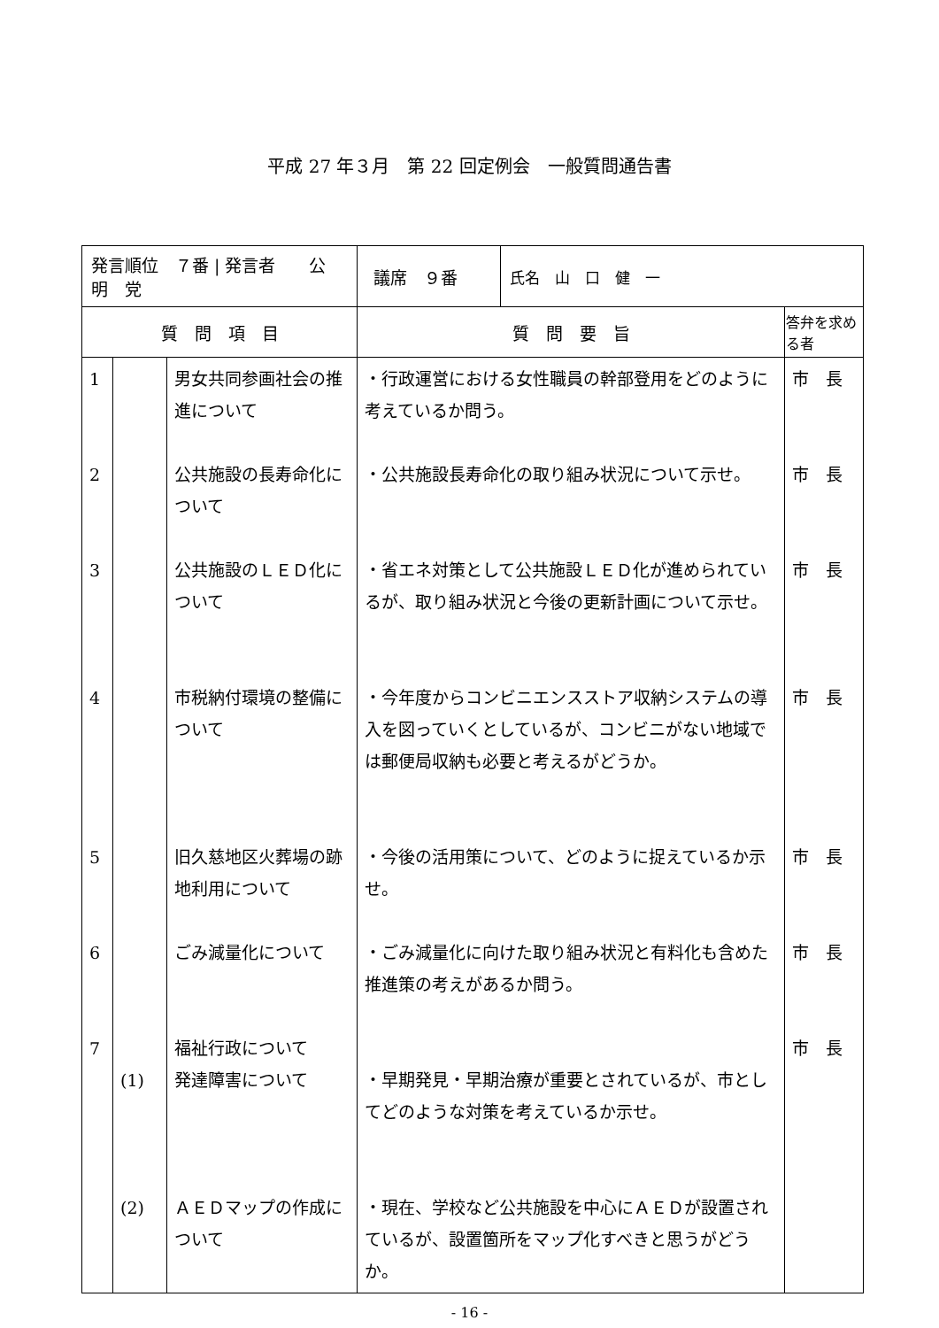平成 27 年３月　第 22 回定例会　一般質問通告書
| 発言順位 ７番 / 発言者 公 明 党 | | | / 議席 ９番 / 氏名 山 口 健 一 / | |
| 質 問 項 目 | | | 質 問 要 旨 | 答弁を求める者 |
| 1 | | 男女共同参画社会の推進について | ・行政運営における女性職員の幹部登用をどのように考えているか問う。 | 市 長 |
| 2 | | 公共施設の長寿命化について | ・公共施設長寿命化の取り組み状況について示せ。 | 市 長 |
| 3 | | 公共施設のＬＥＤ化について | ・省エネ対策として公共施設ＬＥＤ化が進められているが、取り組み状況と今後の更新計画について示せ。 | 市 長 |
| 4 | | 市税納付環境の整備について | ・今年度からコンビニエンスストア収納システムの導入を図っていくとしているが、コンビニがない地域では郵便局収納も必要と考えるがどうか。 | 市 長 |
| 5 | | 旧久慈地区火葬場の跡地利用について | ・今後の活用策について、どのように捉えているか示せ。 | 市 長 |
| 6 | | ごみ減量化について | ・ごみ減量化に向けた取り組み状況と有料化も含めた推進策の考えがあるか問う。 | 市 長 |
| 7 | (1) | 福祉行政について 発達障害について | ・早期発見・早期治療が重要とされているが、市としてどのような対策を考えているか示せ。 | 市 長 |
| | (2) | ＡＥＤマップの作成について | ・現在、学校など公共施設を中心にＡＥＤが設置されているが、設置箇所をマップ化すべきと思うがどうか。 | |
- 16 -